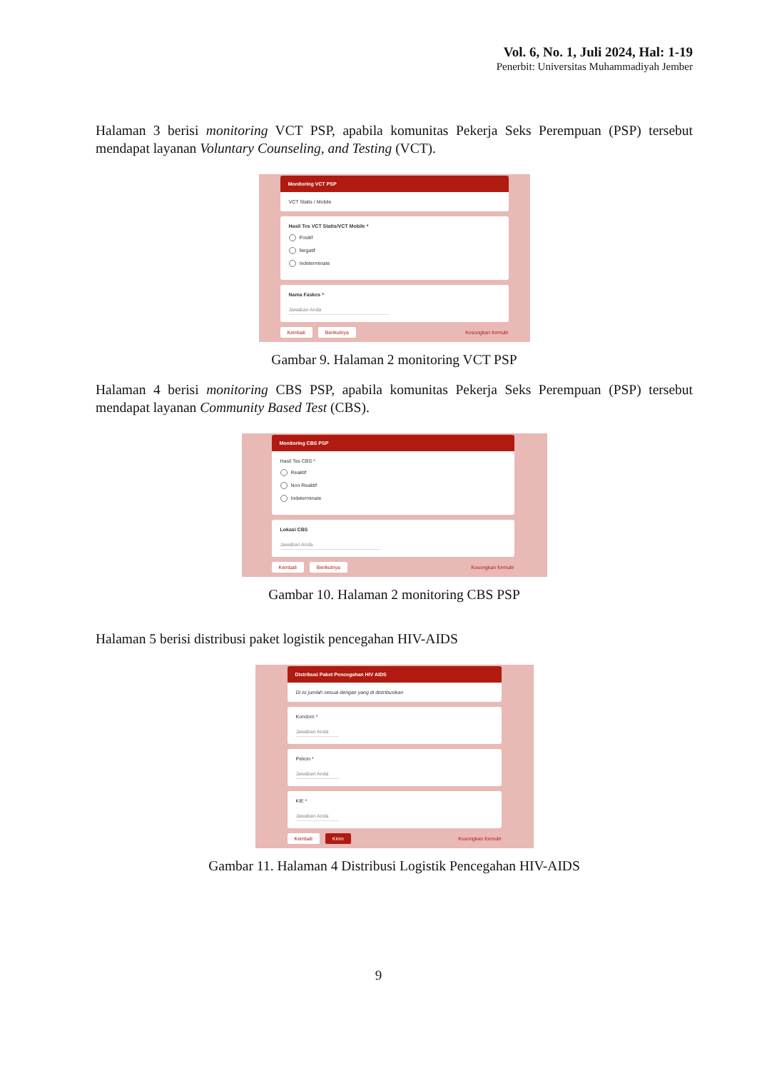Vol. 6, No. 1, Juli 2024, Hal: 1-19
Penerbit: Universitas Muhammadiyah Jember
Halaman 3 berisi monitoring VCT PSP, apabila komunitas Pekerja Seks Perempuan (PSP) tersebut mendapat layanan Voluntary Counseling, and Testing (VCT).
Monitoring VCT PSP
VCT Statis / Mobile
Hasil Tes VCT Statis/VCT Mobile *
Positif
Negatif
Indeterminate
Nama Faskes *
Jawaban Anda
Kembali Berikutnya Kosongkan formulir
Gambar 9. Halaman 2 monitoring VCT PSP
Halaman 4 berisi monitoring CBS PSP, apabila komunitas Pekerja Seks Perempuan (PSP) tersebut mendapat layanan Community Based Test (CBS).
Monitoring CBS PSP
Hasil Tes CBS *
Reaktif
Non Reaktif
Indeterminate
Lokasi CBS
Jawaban Anda
Kembali Berikutnya Kosongkan formulir
Gambar 10. Halaman 2 monitoring CBS PSP
Halaman 5 berisi distribusi paket logistik pencegahan HIV-AIDS
Distribusi Paket Pencegahan HIV AIDS
Di isi jumlah sesuai dengan yang di distribusikan
Kondom *
Jawaban Anda
Pelicin *
Jawaban Anda
KIE *
Jawaban Anda
Kembali Kirim Kosongkan formulir
Gambar 11. Halaman 4 Distribusi Logistik Pencegahan HIV-AIDS
9